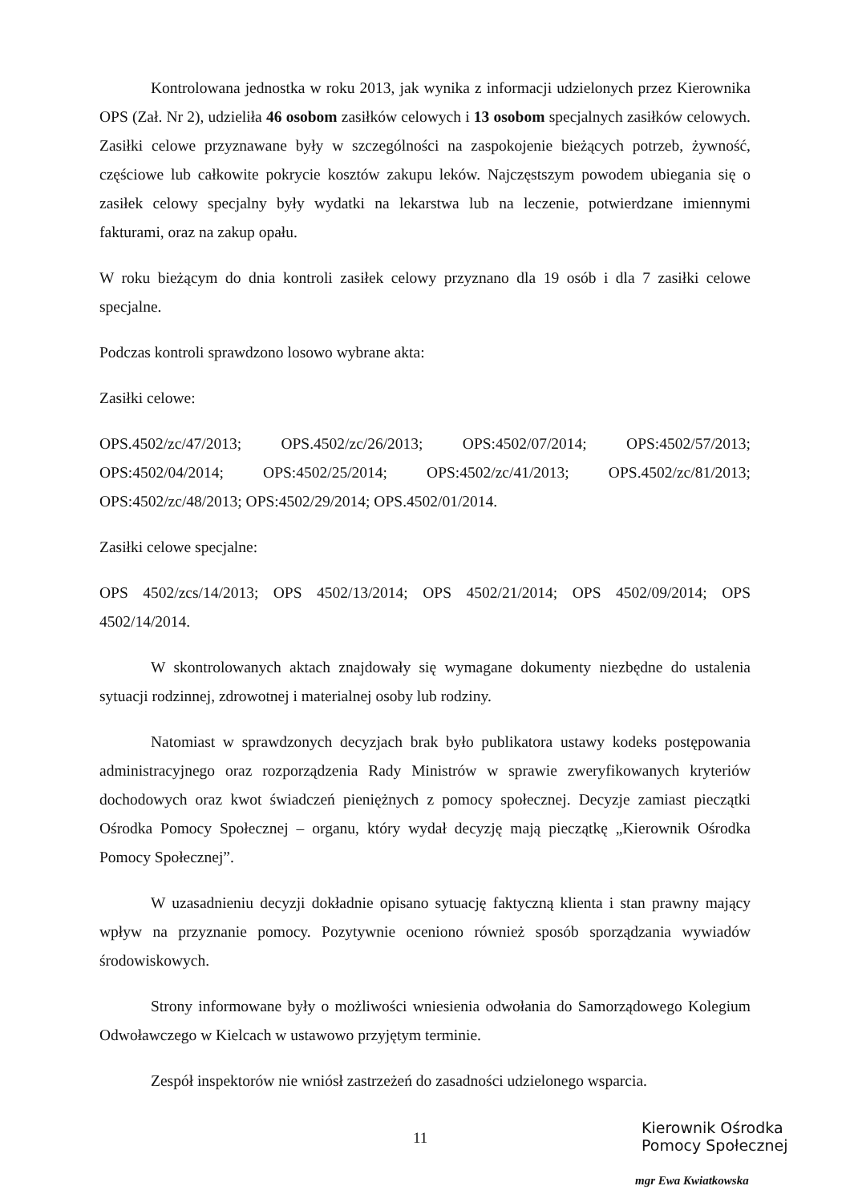Kontrolowana jednostka w roku 2013, jak wynika z informacji udzielonych przez Kierownika OPS (Zał. Nr 2), udzieliła 46 osobom zasiłków celowych i 13 osobom specjalnych zasiłków celowych. Zasiłki celowe przyznawane były w szczególności na zaspokojenie bieżących potrzeb, żywność, częściowe lub całkowite pokrycie kosztów zakupu leków. Najczęstszym powodem ubiegania się o zasiłek celowy specjalny były wydatki na lekarstwa lub na leczenie, potwierdzane imiennymi fakturami, oraz na zakup opału.
W roku bieżącym do dnia kontroli zasiłek celowy przyznano dla 19 osób i dla 7 zasiłki celowe specjalne.
Podczas kontroli sprawdzono losowo wybrane akta:
Zasiłki celowe:
OPS.4502/zc/47/2013; OPS.4502/zc/26/2013; OPS:4502/07/2014; OPS:4502/57/2013; OPS:4502/04/2014; OPS:4502/25/2014; OPS:4502/zc/41/2013; OPS.4502/zc/81/2013; OPS:4502/zc/48/2013; OPS:4502/29/2014; OPS.4502/01/2014.
Zasiłki celowe specjalne:
OPS 4502/zcs/14/2013; OPS 4502/13/2014; OPS 4502/21/2014; OPS 4502/09/2014; OPS 4502/14/2014.
W skontrolowanych aktach znajdowały się wymagane dokumenty niezbędne do ustalenia sytuacji rodzinnej, zdrowotnej i materialnej osoby lub rodziny.
Natomiast w sprawdzonych decyzjach brak było publikatora ustawy kodeks postępowania administracyjnego oraz rozporządzenia Rady Ministrów w sprawie zweryfikowanych kryteriów dochodowych oraz kwot świadczeń pieniężnych z pomocy społecznej. Decyzje zamiast pieczątki Ośrodka Pomocy Społecznej – organu, który wydał decyzję mają pieczątkę „Kierownik Ośrodka Pomocy Społecznej”.
W uzasadnieniu decyzji dokładnie opisano sytuację faktyczną klienta i stan prawny mający wpływ na przyznanie pomocy. Pozytywnie oceniono również sposób sporządzania wywiadów środowiskowych.
Strony informowane były o możliwości wniesienia odwołania do Samorządowego Kolegium Odwoławczego w Kielcach w ustawowo przyjętym terminie.
Zespół inspektorów nie wniósł zastrzeżeń do zasadności udzielonego wsparcia.
11
Kierownik Ośrodka
Pomocy Społecznej
mgr Ewa Kwiatkowska